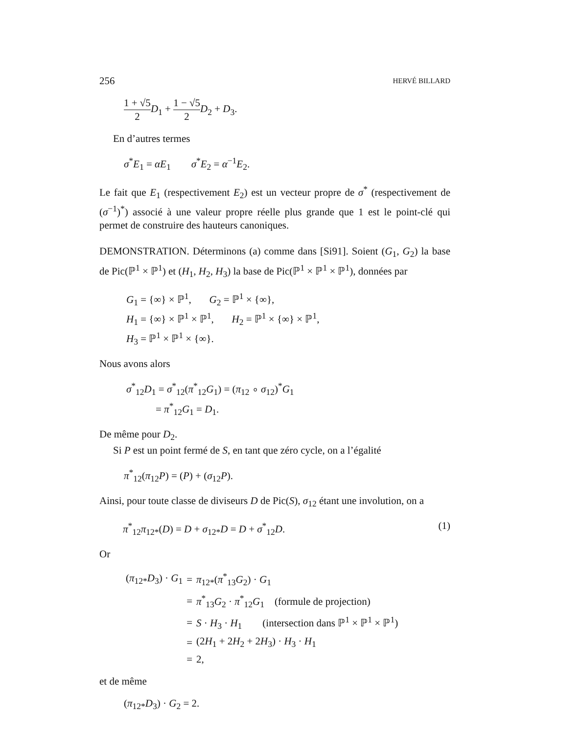256 HERVÉ BILLARD
1 + √5 2 D<sub>1</sub> + 1 − √5 2 D<sub>2</sub> + D<sub>3</sub>.
En d’autres termes
σ<sup>*</sup>E<sub>1</sub> = αE<sub>1</sub> σ<sup>*</sup>E<sub>2</sub> = α<sup>−1</sup>E<sub>2</sub>.
Le fait que E<sub>1</sub> (respectivement E<sub>2</sub>) est un vecteur propre de σ<sup>*</sup> (respectivement de (σ<sup>−1</sup>)<sup>*</sup>) associé à une valeur propre réelle plus grande que 1 est le point-clé qui permet de construire des hauteurs canoniques.
DEMONSTRATION. Déterminons (a) comme dans [Si91]. Soient (G<sub>1</sub>, G<sub>2</sub>) la base de Pic(ℙ<sup>1</sup> × ℙ<sup>1</sup>) et (H<sub>1</sub>, H<sub>2</sub>, H<sub>3</sub>) la base de Pic(ℙ<sup>1</sup> × ℙ<sup>1</sup> × ℙ<sup>1</sup>), données par
G<sub>1</sub> = {∞} × ℙ<sup>1</sup>, G<sub>2</sub> = ℙ<sup>1</sup> × {∞},
H<sub>1</sub> = {∞} × ℙ<sup>1</sup> × ℙ<sup>1</sup>, H<sub>2</sub> = ℙ<sup>1</sup> × {∞} × ℙ<sup>1</sup>,
H<sub>3</sub> = ℙ<sup>1</sup> × ℙ<sup>1</sup> × {∞}.
Nous avons alors
σ<sup>*</sup><sub>12</sub>D<sub>1</sub> = σ<sup>*</sup><sub>12</sub>(π<sup>*</sup><sub>12</sub>G<sub>1</sub>) = (π<sub>12</sub> ∘ σ<sub>12</sub>)<sup>*</sup>G<sub>1</sub>
= π<sup>*</sup><sub>12</sub>G<sub>1</sub> = D<sub>1</sub>.
De même pour D<sub>2</sub>.
Si P est un point fermé de S, en tant que zéro cycle, on a l’égalité
π<sup>*</sup><sub>12</sub>(π<sub>12</sub>P) = (P) + (σ<sub>12</sub>P).
Ainsi, pour toute classe de diviseurs D de Pic(S), σ<sub>12</sub> étant une involution, on a
π<sup>*</sup><sub>12</sub>π<sub>12*</sub>(D) = D + σ<sub>12*</sub>D = D + σ<sup>*</sup><sub>12</sub>D. (1)
Or
| ( π<sub>12*</sub> D<sub>3</sub>) · G<sub>1</sub> | = | π<sub>12*</sub>( π<sup>*</sup><sub>13</sub> G<sub>2</sub>) · G<sub>1</sub> |
| | = | π<sup>*</sup><sub>13</sub> G<sub>2</sub> · π<sup>*</sup><sub>12</sub> G<sub>1</sub> (formule de projection) |
| | = | S · H<sub>3</sub> · H<sub>1</sub> (intersection dans ℙ<sup>1</sup> × ℙ<sup>1</sup> × ℙ<sup>1</sup>) |
| | = | (2 H<sub>1</sub> + 2 H<sub>2</sub> + 2 H<sub>3</sub>) · H<sub>3</sub> · H<sub>1</sub> |
| | = | 2, |
et de même
(π<sub>12*</sub>D<sub>3</sub>) · G<sub>2</sub> = 2.